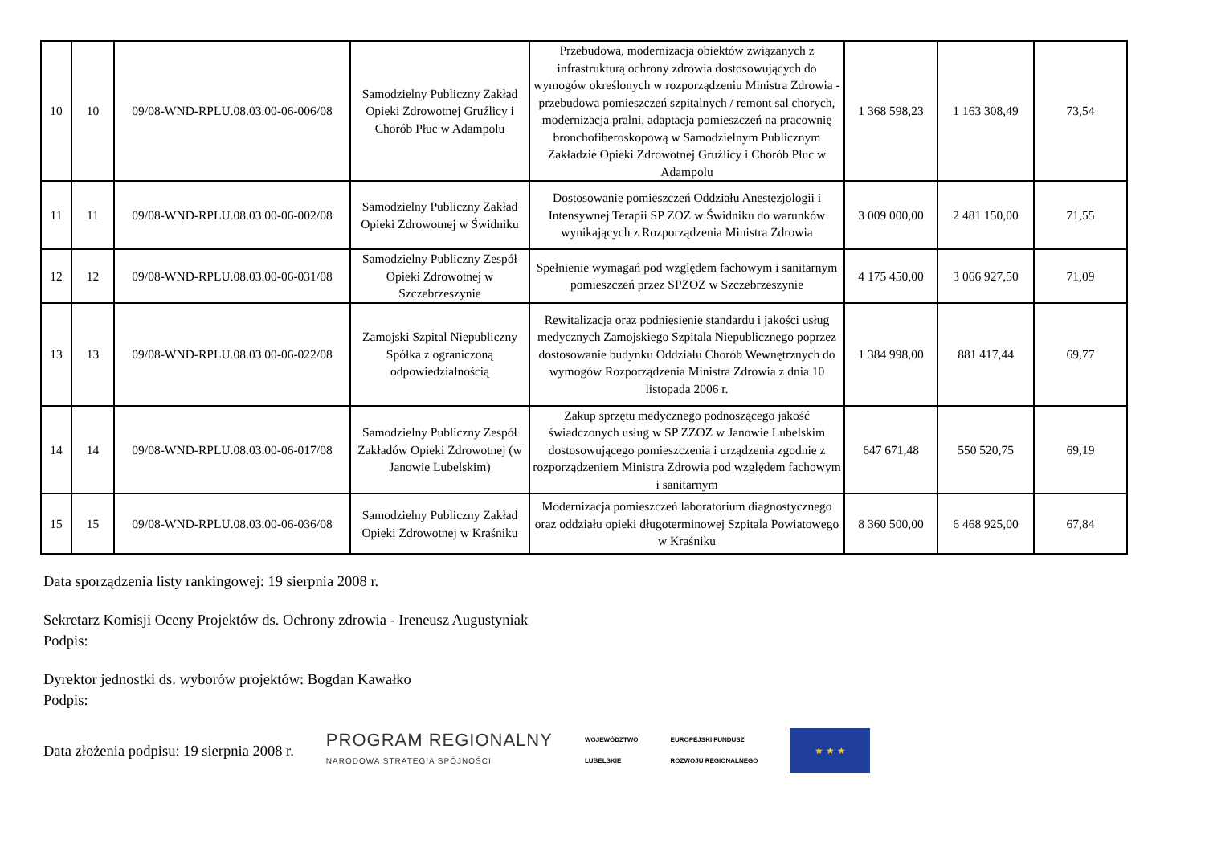| 10 | 10 | 09/08-WND-RPLU.08.03.00-06-006/08 | Samodzielny Publiczny Zakład Opieki Zdrowotnej Gruźlicy i Chorób Płuc w Adampolu | Przebudowa, modernizacja obiektów związanych z infrastrukturą ochrony zdrowia dostosowujących do wymogów określonych w rozporządzeniu Ministra Zdrowia - przebudowa pomieszczeń szpitalnych / remont sal chorych, modernizacja pralni, adaptacja pomieszczeń na pracownię bronchofiberoskopową w Samodzielnym Publicznym Zakładzie Opieki Zdrowotnej Gruźlicy i Chorób Płuc w Adampolu | 1 368 598,23 | 1 163 308,49 | 73,54 |
| 11 | 11 | 09/08-WND-RPLU.08.03.00-06-002/08 | Samodzielny Publiczny Zakład Opieki Zdrowotnej w Świdniku | Dostosowanie pomieszczeń Oddziału Anestezjologii i Intensywnej Terapii SP ZOZ w Świdniku do warunków wynikających z Rozporządzenia Ministra Zdrowia | 3 009 000,00 | 2 481 150,00 | 71,55 |
| 12 | 12 | 09/08-WND-RPLU.08.03.00-06-031/08 | Samodzielny Publiczny Zespół Opieki Zdrowotnej w Szczebrzeszynie | Spełnienie wymagań pod względem fachowym i sanitarnym pomieszczeń przez SPZOZ w Szczebrzeszynie | 4 175 450,00 | 3 066 927,50 | 71,09 |
| 13 | 13 | 09/08-WND-RPLU.08.03.00-06-022/08 | Zamojski Szpital Niepubliczny Spółka z ograniczoną odpowiedzialnością | Rewitalizacja oraz podniesienie standardu i jakości usług medycznych Zamojskiego Szpitala Niepublicznego poprzez dostosowanie budynku Oddziału Chorób Wewnętrznych do wymogów Rozporządzenia Ministra Zdrowia z dnia 10 listopada 2006 r. | 1 384 998,00 | 881 417,44 | 69,77 |
| 14 | 14 | 09/08-WND-RPLU.08.03.00-06-017/08 | Samodzielny Publiczny Zespół Zakładów Opieki Zdrowotnej (w Janowie Lubelskim) | Zakup sprzętu medycznego podnoszącego jakość świadczonych usług w SP ZZOZ w Janowie Lubelskim dostosowującego pomieszczenia i urządzenia zgodnie z rozporządzeniem Ministra Zdrowia pod względem fachowym i sanitarnym | 647 671,48 | 550 520,75 | 69,19 |
| 15 | 15 | 09/08-WND-RPLU.08.03.00-06-036/08 | Samodzielny Publiczny Zakład Opieki Zdrowotnej w Kraśniku | Modernizacja pomieszczeń laboratorium diagnostycznego oraz oddziału opieki długoterminowej Szpitala Powiatowego w Kraśniku | 8 360 500,00 | 6 468 925,00 | 67,84 |
Data sporządzenia listy rankingowej: 19 sierpnia 2008 r.
Sekretarz Komisji Oceny Projektów ds. Ochrony zdrowia - Ireneusz Augustyniak
Podpis:
Dyrektor jednostki ds. wyborów projektów: Bogdan Kawałko
Podpis:
Data złożenia podpisu: 19 sierpnia 2008 r. PROGRAM REGIONALNY
NARODOWA STRATEGIA SPÓJNOŚCI WOJEWÓDZTWO
LUBELSKIE EUROPEJSKI FUNDUSZ
ROZWOJU REGIONALNEGO
★ ★ ★